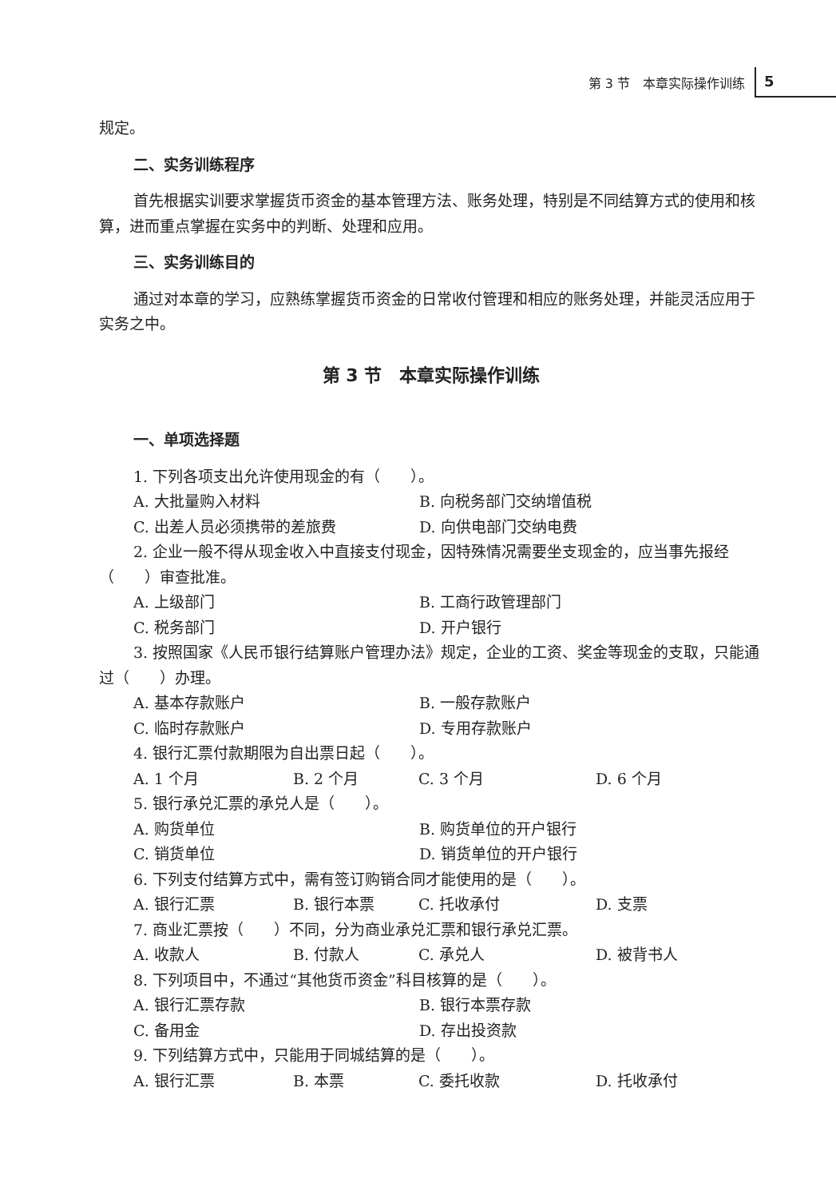第 3 节　本章实际操作训练
5
规定。
二、实务训练程序
首先根据实训要求掌握货币资金的基本管理方法、账务处理，特别是不同结算方式的使用和核算，进而重点掌握在实务中的判断、处理和应用。
三、实务训练目的
通过对本章的学习，应熟练掌握货币资金的日常收付管理和相应的账务处理，并能灵活应用于实务之中。
第 3 节　本章实际操作训练
一、单项选择题
1. 下列各项支出允许使用现金的有（　　）。
A. 大批量购入材料 B. 向税务部门交纳增值税
C. 出差人员必须携带的差旅费 D. 向供电部门交纳电费
2. 企业一般不得从现金收入中直接支付现金，因特殊情况需要坐支现金的，应当事先报经（　　）审查批准。
A. 上级部门 B. 工商行政管理部门
C. 税务部门 D. 开户银行
3. 按照国家《人民币银行结算账户管理办法》规定，企业的工资、奖金等现金的支取，只能通过（　　）办理。
A. 基本存款账户 B. 一般存款账户
C. 临时存款账户 D. 专用存款账户
4. 银行汇票付款期限为自出票日起（　　）。
A. 1 个月 B. 2 个月 C. 3 个月 D. 6 个月
5. 银行承兑汇票的承兑人是（　　）。
A. 购货单位 B. 购货单位的开户银行
C. 销货单位 D. 销货单位的开户银行
6. 下列支付结算方式中，需有签订购销合同才能使用的是（　　）。
A. 银行汇票 B. 银行本票 C. 托收承付 D. 支票
7. 商业汇票按（　　）不同，分为商业承兑汇票和银行承兑汇票。
A. 收款人 B. 付款人 C. 承兑人 D. 被背书人
8. 下列项目中，不通过“其他货币资金”科目核算的是（　　）。
A. 银行汇票存款 B. 银行本票存款
C. 备用金 D. 存出投资款
9. 下列结算方式中，只能用于同城结算的是（　　）。
A. 银行汇票 B. 本票 C. 委托收款 D. 托收承付